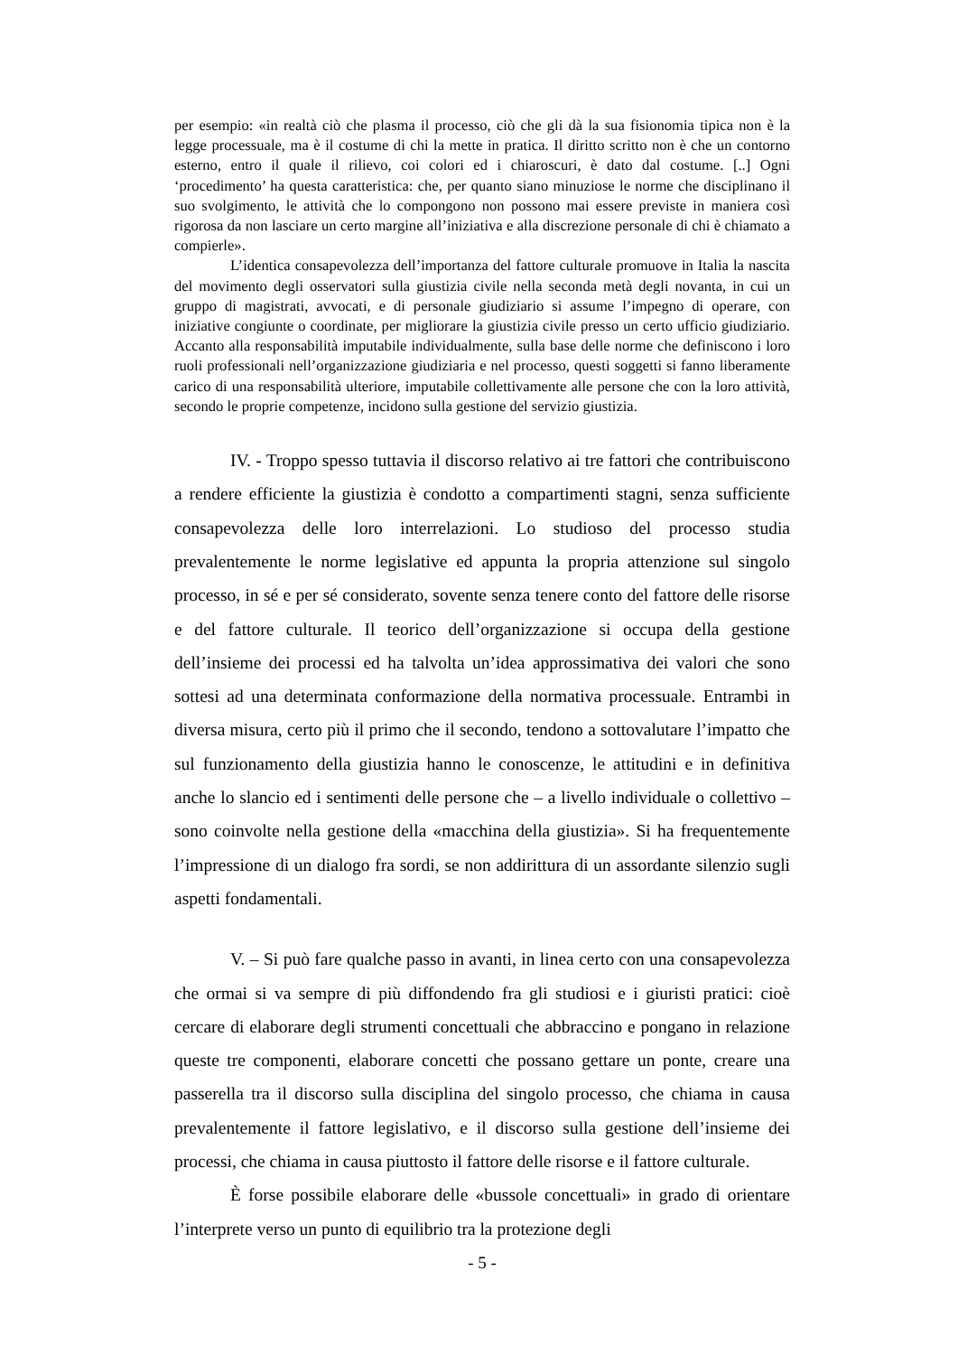per esempio: «in realtà ciò che plasma il processo, ciò che gli dà la sua fisionomia tipica non è la legge processuale, ma è il costume di chi la mette in pratica. Il diritto scritto non è che un contorno esterno, entro il quale il rilievo, coi colori ed i chiaroscuri, è dato dal costume. [..] Ogni ‘procedimento’ ha questa caratteristica: che, per quanto siano minuziose le norme che disciplinano il suo svolgimento, le attività che lo compongono non possono mai essere previste in maniera così rigorosa da non lasciare un certo margine all’iniziativa e alla discrezione personale di chi è chiamato a compierle».
L’identica consapevolezza dell’importanza del fattore culturale promuove in Italia la nascita del movimento degli osservatori sulla giustizia civile nella seconda metà degli novanta, in cui un gruppo di magistrati, avvocati, e di personale giudiziario si assume l’impegno di operare, con iniziative congiunte o coordinate, per migliorare la giustizia civile presso un certo ufficio giudiziario. Accanto alla responsabilità imputabile individualmente, sulla base delle norme che definiscono i loro ruoli professionali nell’organizzazione giudiziaria e nel processo, questi soggetti si fanno liberamente carico di una responsabilità ulteriore, imputabile collettivamente alle persone che con la loro attività, secondo le proprie competenze, incidono sulla gestione del servizio giustizia.
IV. - Troppo spesso tuttavia il discorso relativo ai tre fattori che contribuiscono a rendere efficiente la giustizia è condotto a compartimenti stagni, senza sufficiente consapevolezza delle loro interrelazioni. Lo studioso del processo studia prevalentemente le norme legislative ed appunta la propria attenzione sul singolo processo, in sé e per sé considerato, sovente senza tenere conto del fattore delle risorse e del fattore culturale. Il teorico dell’organizzazione si occupa della gestione dell’insieme dei processi ed ha talvolta un’idea approssimativa dei valori che sono sottesi ad una determinata conformazione della normativa processuale. Entrambi in diversa misura, certo più il primo che il secondo, tendono a sottovalutare l’impatto che sul funzionamento della giustizia hanno le conoscenze, le attitudini e in definitiva anche lo slancio ed i sentimenti delle persone che – a livello individuale o collettivo – sono coinvolte nella gestione della «macchina della giustizia». Si ha frequentemente l’impressione di un dialogo fra sordi, se non addirittura di un assordante silenzio sugli aspetti fondamentali.
V. – Si può fare qualche passo in avanti, in linea certo con una consapevolezza che ormai si va sempre di più diffondendo fra gli studiosi e i giuristi pratici: cioè cercare di elaborare degli strumenti concettuali che abbraccino e pongano in relazione queste tre componenti, elaborare concetti che possano gettare un ponte, creare una passerella tra il discorso sulla disciplina del singolo processo, che chiama in causa prevalentemente il fattore legislativo, e il discorso sulla gestione dell’insieme dei processi, che chiama in causa piuttosto il fattore delle risorse e il fattore culturale.
È forse possibile elaborare delle «bussole concettuali» in grado di orientare l’interprete verso un punto di equilibrio tra la protezione degli
- 5 -